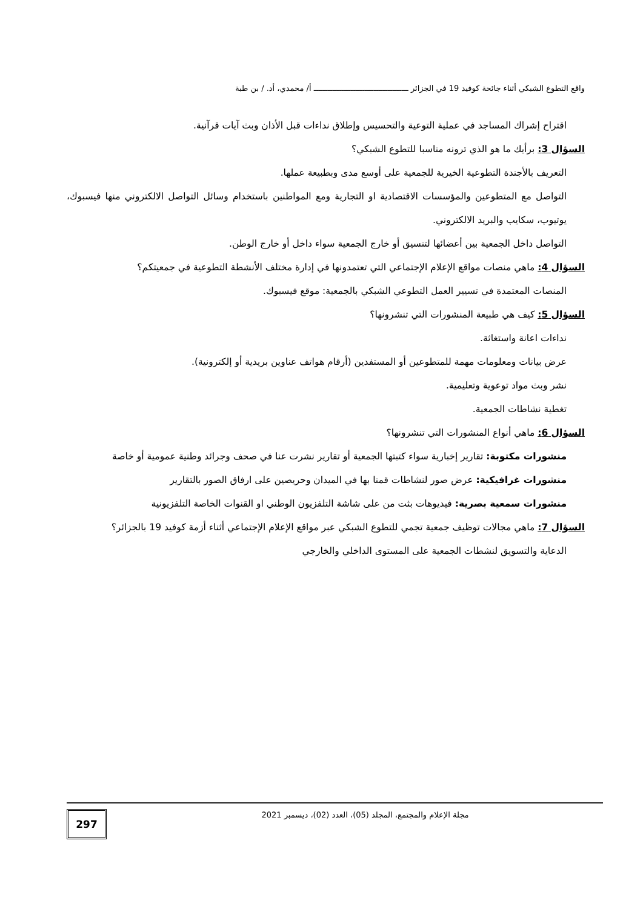واقع التطوع الشبكي أثناء جائحة كوفيد 19 في الجزائر ـــــــــــــــــــــــــــــــــــــــــ أ/ محمدي، أد. / بن طبة
اقتراح إشراك المساجد في عملية التوعية والتحسيس وإطلاق نداءات قبل الأذان وبث آيات قرآنية.
السؤال 3: برأيك ما هو الذي ترونه مناسبا للتطوع الشبكي؟
التعريف بالأجندة التطوعية الخيرية للجمعية على أوسع مدى وبطبيعة عملها.
التواصل مع المتطوعين والمؤسسات الاقتصادية او التجارية ومع المواطنين باستخدام وسائل التواصل الالكتروني منها فيسبوك، يوتيوب، سكايب والبريد الالكتروني.
التواصل داخل الجمعية بين أعضائها لتنسيق أو خارج الجمعية سواء داخل أو خارج الوطن.
السؤال 4: ماهي منصات مواقع الإعلام الإجتماعي التي تعتمدونها في إدارة مختلف الأنشطة التطوعية في جمعيتكم؟
المنصات المعتمدة في تسيير العمل التطوعي الشبكي بالجمعية: موقع فيسبوك.
السؤال 5: كيف هي طبيعة المنشورات التي تنشرونها؟
نداءات اعانة واستغاثة.
عرض بيانات ومعلومات مهمة للمتطوعين أو المستفدين (أرقام هواتف عناوين بريدية أو إلكترونية).
نشر وبث مواد توعوية وتعليمية.
تغطية نشاطات الجمعية.
السؤال 6: ماهي أنواع المنشورات التي تنشرونها؟
منشورات مكتوبة: تقارير إخبارية سواء كتبتها الجمعية أو تقارير نشرت عنا في صحف وجرائد وطنية عمومية أو خاصة
منشورات غرافيكية: عرض صور لنشاطات قمنا بها في الميدان وحريصين على ارفاق الصور بالتقارير
منشورات سمعية بصرية: فيديوهات بثت من على شاشة التلفزيون الوطني او القنوات الخاصة التلفزيونية
السؤال 7: ماهي مجالات توظيف جمعية تجمي للتطوع الشبكي عبر مواقع الإعلام الإجتماعي أثناء أزمة كوفيد 19 بالجزائر؟
الدعاية والتسويق لنشطات الجمعية على المستوى الداخلي والخارجي
مجلة الإعلام والمجتمع، المجلد (05)، العدد (02)، ديسمبر 2021
297